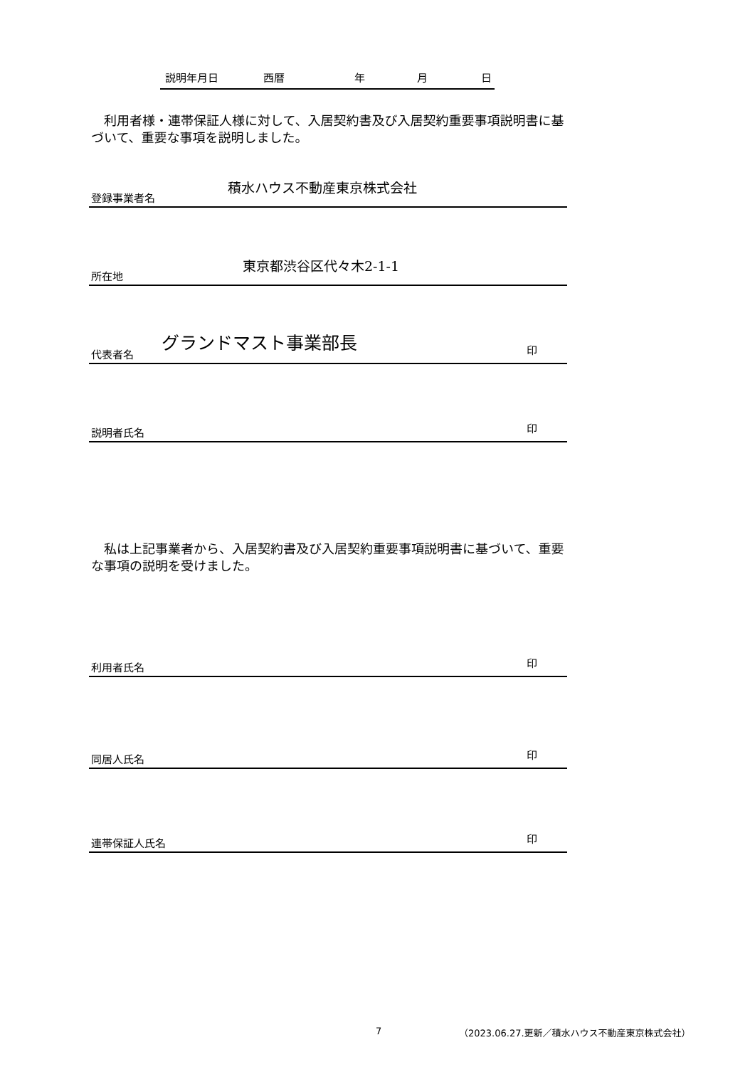説明年月日 西暦 年 月 日
　利用者様・連帯保証人様に対して、入居契約書及び入居契約重要事項説明書に基づいて、重要な事項を説明しました。
登録事業者名
積水ハウス不動産東京株式会社
所在地
東京都渋谷区代々木2-1-1
代表者名
グランドマスト事業部長 印
説明者氏名 印
　私は上記事業者から、入居契約書及び入居契約重要事項説明書に基づいて、重要な事項の説明を受けました。
利用者氏名 印
同居人氏名 印
連帯保証人氏名 印
7
（2023.06.27.更新／積水ハウス不動産東京株式会社）